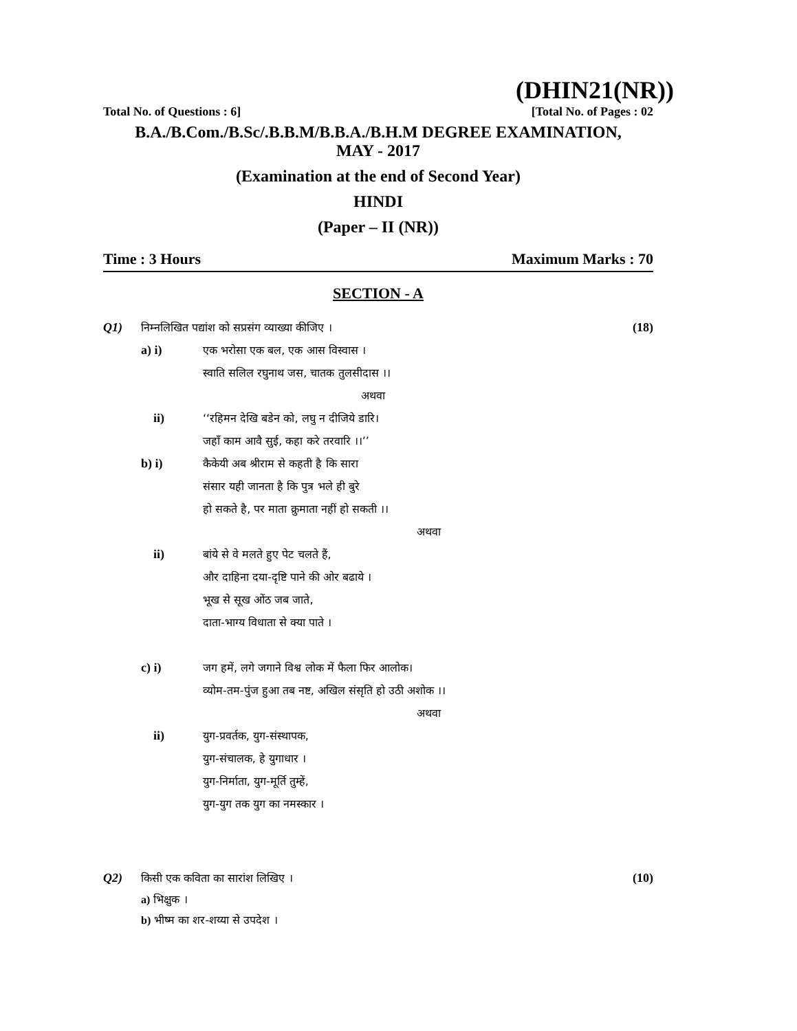(DHIN21(NR))
Total No. of Questions : 6] [Total No. of Pages : 02
B.A./B.Com./B.Sc/.B.B.M/B.B.A./B.H.M DEGREE EXAMINATION,
MAY - 2017
(Examination at the end of Second Year)
HINDI
(Paper – II (NR))
Time : 3 Hours Maximum Marks : 70
SECTION - A
Q1) निम्नलिखित पद्यांश को सप्रसंग व्याख्या कीजिए । (18)
a) i) एक भरोसा एक बल, एक आस विस्वास ।
स्वाति सलिल रघुनाथ जस, चातक तुलसीदास ।।
अथवा
ii) ‘‘रहिमन देखि बडेन को, लघु न दीजिये डारि।
जहाँ काम आवै सुई, कहा करे तरवारि ।।’’
b) i) कैकेयी अब श्रीराम से कहती है कि सारा
संसार यही जानता है कि पुत्र भले ही बुरे
हो सकते है, पर माता क्रुमाता नहीं हो सकती ।।
अथवा
ii) बांये से वे मलते हुए पेट चलते हैं,
और दाहिना दया-दृष्टि पाने की ओर बढाये ।
भूख से सूख ओंठ जब जाते,
दाता-भाग्य विधाता से क्या पाते ।
c) i) जग हमें, लगे जगाने विश्व लोक में फैला फिर आलोक।
व्योम-तम-पुंज हुआ तब नष्ट, अखिल संसृति हो उठी अशोक ।।
अथवा
ii) युग-प्रवर्तक, युग-संस्थापक,
युग-संचालक, हे युगाधार ।
युग-निर्माता, युग-मूर्ति तुम्हें,
युग-युग तक युग का नमस्कार ।
Q2) किसी एक कविता का सारांश लिखिए । (10)
a) भिक्षुक ।
b) भीष्म का शर-शय्या से उपदेश ।